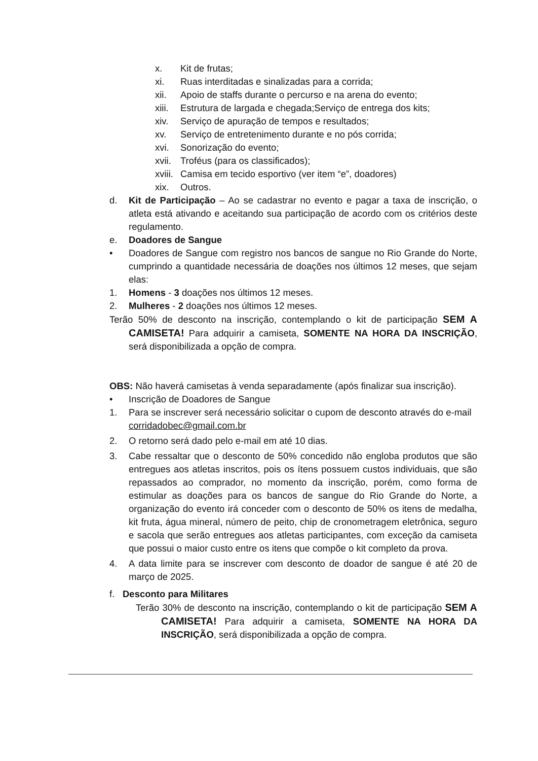x. Kit de frutas;
xi. Ruas interditadas e sinalizadas para a corrida;
xii. Apoio de staffs durante o percurso e na arena do evento;
xiii. Estrutura de largada e chegada;Serviço de entrega dos kits;
xiv. Serviço de apuração de tempos e resultados;
xv. Serviço de entretenimento durante e no pós corrida;
xvi. Sonorização do evento;
xvii. Troféus (para os classificados);
xviii. Camisa em tecido esportivo (ver item “e”, doadores)
xix. Outros.
d. Kit de Participação – Ao se cadastrar no evento e pagar a taxa de inscrição, o atleta está ativando e aceitando sua participação de acordo com os critérios deste regulamento.
e. Doadores de Sangue
• Doadores de Sangue com registro nos bancos de sangue no Rio Grande do Norte, cumprindo a quantidade necessária de doações nos últimos 12 meses, que sejam elas:
1. Homens - 3 doações nos últimos 12 meses.
2. Mulheres - 2 doações nos últimos 12 meses.
Terão 50% de desconto na inscrição, contemplando o kit de participação SEM A CAMISETA! Para adquirir a camiseta, SOMENTE NA HORA DA INSCRIÇÃO, será disponibilizada a opção de compra.
OBS: Não haverá camisetas à venda separadamente (após finalizar sua inscrição).
• Inscrição de Doadores de Sangue
1. Para se inscrever será necessário solicitar o cupom de desconto através do e-mail corridadobec@gmail.com.br
2. O retorno será dado pelo e-mail em até 10 dias.
3. Cabe ressaltar que o desconto de 50% concedido não engloba produtos que são entregues aos atletas inscritos, pois os ítens possuem custos individuais, que são repassados ao comprador, no momento da inscrição, porém, como forma de estimular as doações para os bancos de sangue do Rio Grande do Norte, a organização do evento irá conceder com o desconto de 50% os itens de medalha, kit fruta, água mineral, número de peito, chip de cronometragem eletrônica, seguro e sacola que serão entregues aos atletas participantes, com exceção da camiseta que possui o maior custo entre os itens que compõe o kit completo da prova.
4. A data limite para se inscrever com desconto de doador de sangue é até 20 de março de 2025.
f. Desconto para Militares
Terão 30% de desconto na inscrição, contemplando o kit de participação SEM A CAMISETA! Para adquirir a camiseta, SOMENTE NA HORA DA INSCRIÇÃO, será disponibilizada a opção de compra.